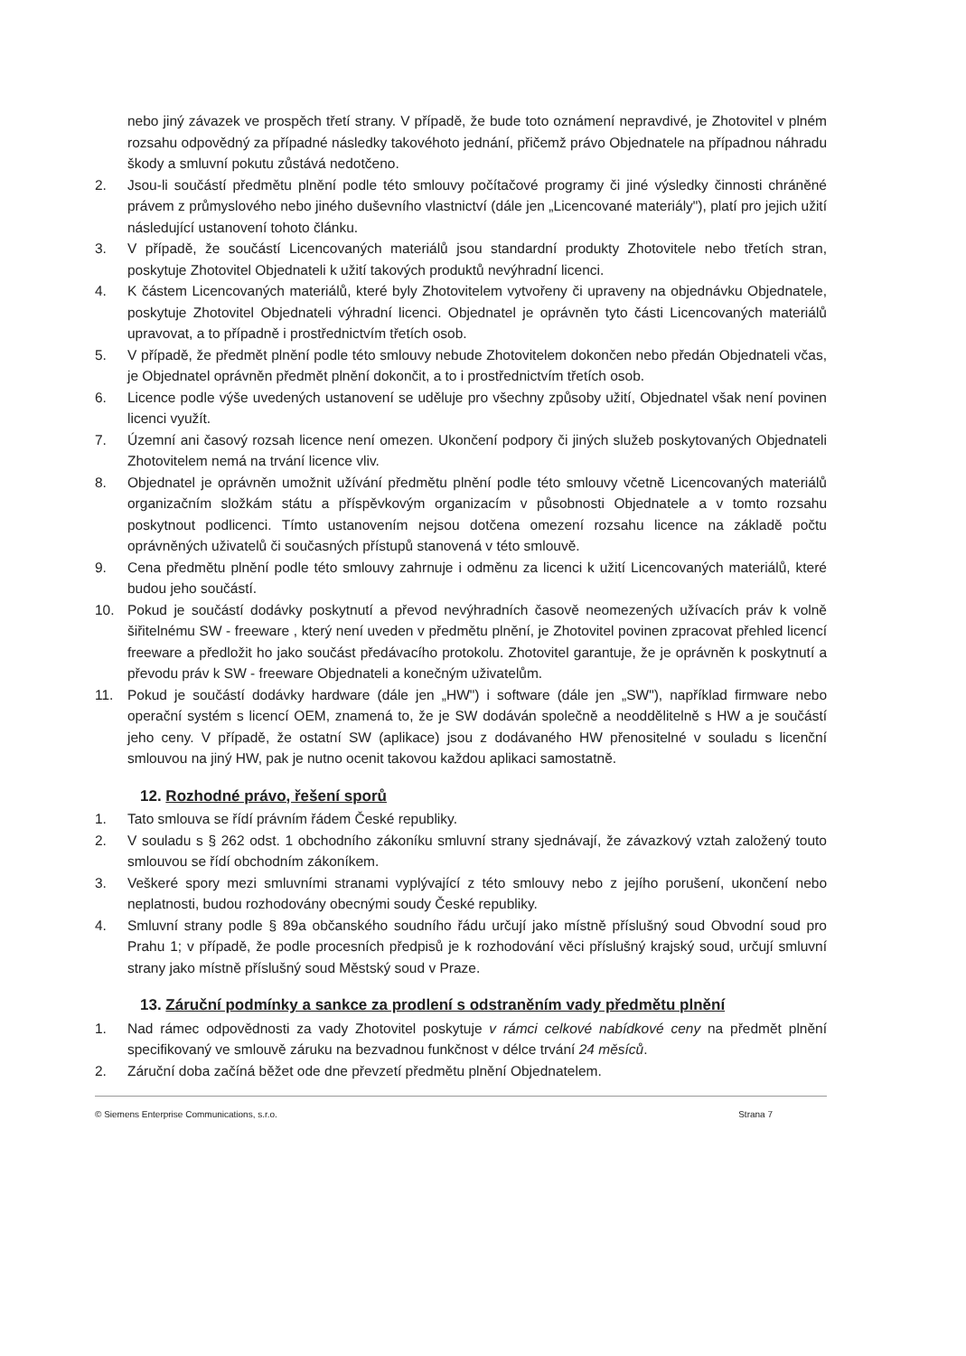nebo jiný závazek ve prospěch třetí strany. V případě, že bude toto oznámení nepravdivé, je Zhotovitel v plném rozsahu odpovědný za případné následky takovéhoto jednání, přičemž právo Objednatele na případnou náhradu škody a smluvní pokutu zůstává nedotčeno.
2. Jsou-li součástí předmětu plnění podle této smlouvy počítačové programy či jiné výsledky činnosti chráněné právem z průmyslového nebo jiného duševního vlastnictví (dále jen „Licencované materiály"), platí pro jejich užití následující ustanovení tohoto článku.
3. V případě, že součástí Licencovaných materiálů jsou standardní produkty Zhotovitele nebo třetích stran, poskytuje Zhotovitel Objednateli k užití takových produktů nevýhradní licenci.
4. K částem Licencovaných materiálů, které byly Zhotovitelem vytvořeny či upraveny na objednávku Objednatele, poskytuje Zhotovitel Objednateli výhradní licenci. Objednatel je oprávněn tyto části Licencovaných materiálů upravovat, a to případně i prostřednictvím třetích osob.
5. V případě, že předmět plnění podle této smlouvy nebude Zhotovitelem dokončen nebo předán Objednateli včas, je Objednatel oprávněn předmět plnění dokončit, a to i prostřednictvím třetích osob.
6. Licence podle výše uvedených ustanovení se uděluje pro všechny způsoby užití, Objednatel však není povinen licenci využít.
7. Územní ani časový rozsah licence není omezen. Ukončení podpory či jiných služeb poskytovaných Objednateli Zhotovitelem nemá na trvání licence vliv.
8. Objednatel je oprávněn umožnit užívání předmětu plnění podle této smlouvy včetně Licencovaných materiálů organizačním složkám státu a příspěvkovým organizacím v působnosti Objednatele a v tomto rozsahu poskytnout podlicenci. Tímto ustanovením nejsou dotčena omezení rozsahu licence na základě počtu oprávněných uživatelů či současných přístupů stanovená v této smlouvě.
9. Cena předmětu plnění podle této smlouvy zahrnuje i odměnu za licenci k užití Licencovaných materiálů, které budou jeho součástí.
10. Pokud je součástí dodávky poskytnutí a převod nevýhradních časově neomezených užívacích práv k volně šiřitelnému SW - freeware , který není uveden v předmětu plnění, je Zhotovitel povinen zpracovat přehled licencí freeware a předložit ho jako součást předávacího protokolu. Zhotovitel garantuje, že je oprávněn k poskytnutí a převodu práv k SW - freeware Objednateli a konečným uživatelům.
11. Pokud je součástí dodávky hardware (dále jen „HW") i software (dále jen „SW"), například firmware nebo operační systém s licencí OEM, znamená to, že je SW dodáván společně a neoddělitelně s HW a je součástí jeho ceny. V případě, že ostatní SW (aplikace) jsou z dodávaného HW přenositelné v souladu s licenční smlouvou na jiný HW, pak je nutno ocenit takovou každou aplikaci samostatně.
12. Rozhodné právo, řešení sporů
1. Tato smlouva se řídí právním řádem České republiky.
2. V souladu s § 262 odst. 1 obchodního zákoníku smluvní strany sjednávají, že závazkový vztah založený touto smlouvou se řídí obchodním zákoníkem.
3. Veškeré spory mezi smluvními stranami vyplývající z této smlouvy nebo z jejího porušení, ukončení nebo neplatnosti, budou rozhodovány obecnými soudy České republiky.
4. Smluvní strany podle § 89a občanského soudního řádu určují jako místně příslušný soud Obvodní soud pro Prahu 1; v případě, že podle procesních předpisů je k rozhodování věci příslušný krajský soud, určují smluvní strany jako místně příslušný soud Městský soud v Praze.
13. Záruční podmínky a sankce za prodlení s odstraněním vady předmětu plnění
1. Nad rámec odpovědnosti za vady Zhotovitel poskytuje v rámci celkové nabídkové ceny na předmět plnění specifikovaný ve smlouvě záruku na bezvadnou funkčnost v délce trvání 24 měsíců.
2. Záruční doba začíná běžet ode dne převzetí předmětu plnění Objednatelem.
© Siemens Enterprise Communications, s.r.o. Strana 7